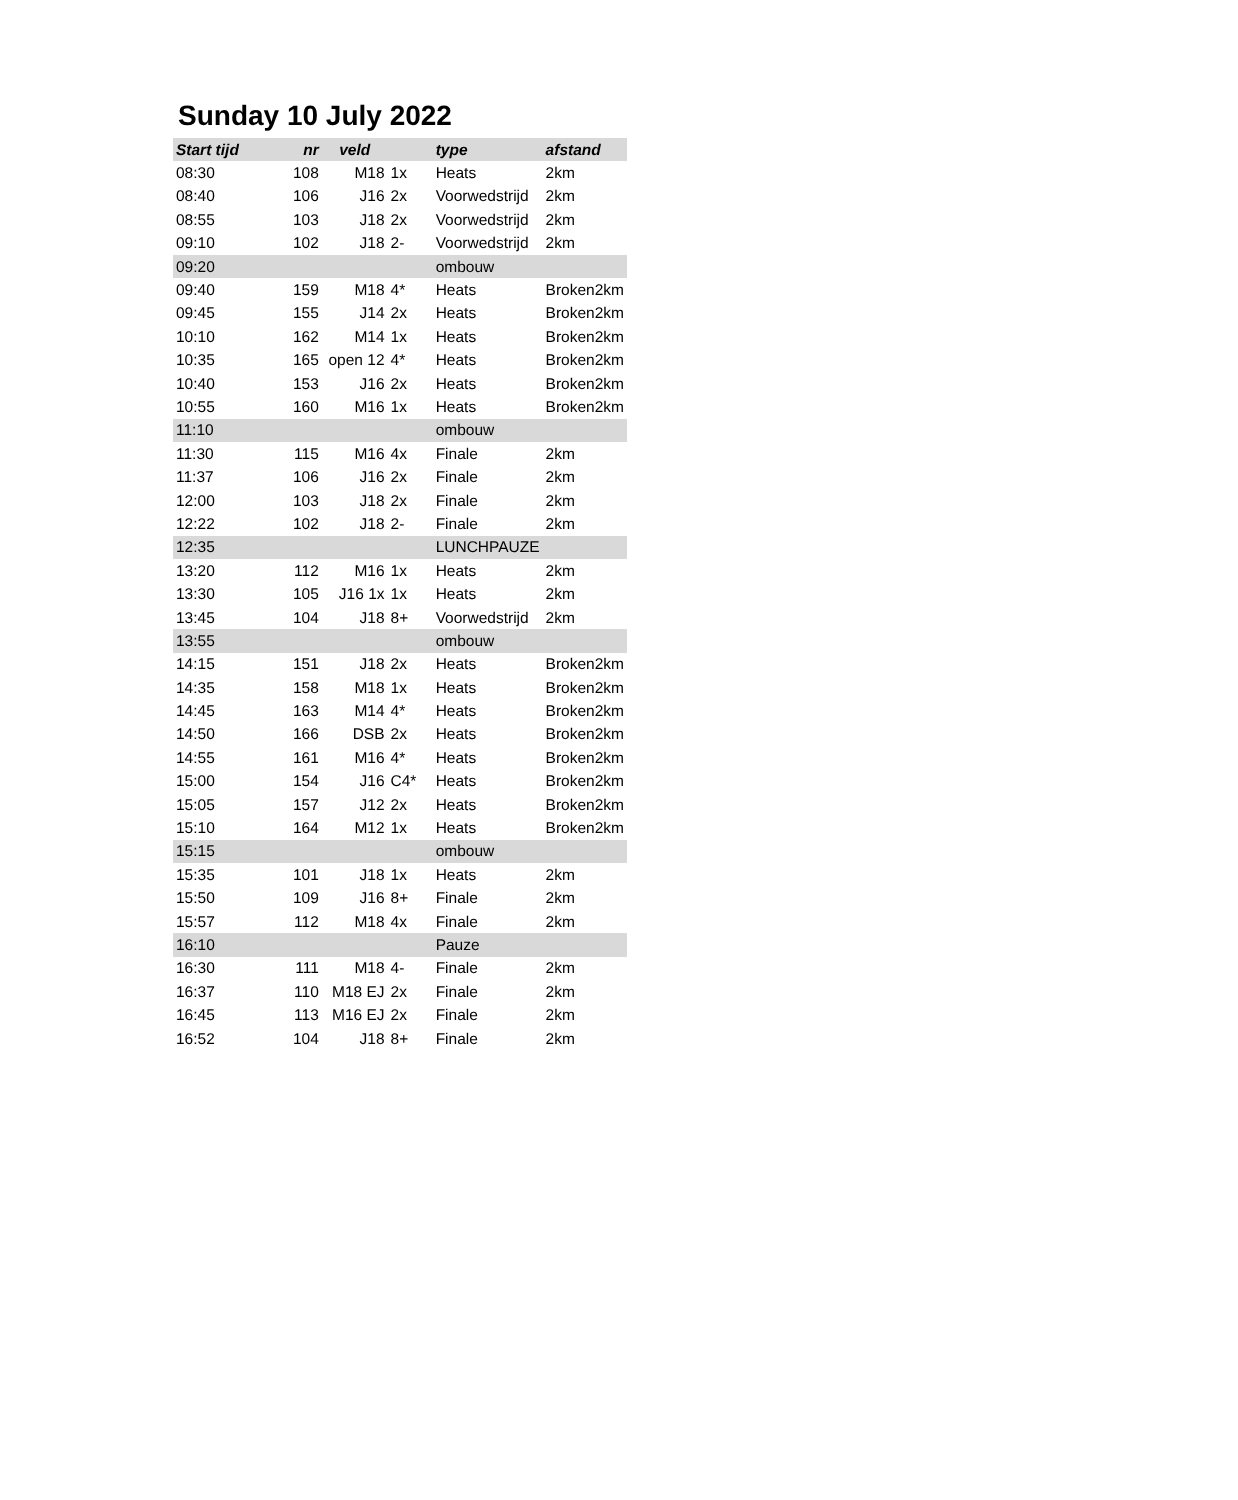Sunday 10 July 2022
| Start tijd | nr | veld | | type | afstand |
| --- | --- | --- | --- | --- | --- |
| 08:30 | 108 | M18 | 1x | Heats | 2km |
| 08:40 | 106 | J16 | 2x | Voorwedstrijd | 2km |
| 08:55 | 103 | J18 | 2x | Voorwedstrijd | 2km |
| 09:10 | 102 | J18 | 2- | Voorwedstrijd | 2km |
| 09:20 | | | | ombouw | |
| 09:40 | 159 | M18 | 4* | Heats | Broken2km |
| 09:45 | 155 | J14 | 2x | Heats | Broken2km |
| 10:10 | 162 | M14 | 1x | Heats | Broken2km |
| 10:35 | 165 | open 12 | 4* | Heats | Broken2km |
| 10:40 | 153 | J16 | 2x | Heats | Broken2km |
| 10:55 | 160 | M16 | 1x | Heats | Broken2km |
| 11:10 | | | | ombouw | |
| 11:30 | 115 | M16 | 4x | Finale | 2km |
| 11:37 | 106 | J16 | 2x | Finale | 2km |
| 12:00 | 103 | J18 | 2x | Finale | 2km |
| 12:22 | 102 | J18 | 2- | Finale | 2km |
| 12:35 | | | | LUNCHPAUZE | |
| 13:20 | 112 | M16 | 1x | Heats | 2km |
| 13:30 | 105 | J16 1x | 1x | Heats | 2km |
| 13:45 | 104 | J18 | 8+ | Voorwedstrijd | 2km |
| 13:55 | | | | ombouw | |
| 14:15 | 151 | J18 | 2x | Heats | Broken2km |
| 14:35 | 158 | M18 | 1x | Heats | Broken2km |
| 14:45 | 163 | M14 | 4* | Heats | Broken2km |
| 14:50 | 166 | DSB | 2x | Heats | Broken2km |
| 14:55 | 161 | M16 | 4* | Heats | Broken2km |
| 15:00 | 154 | J16 | C4* | Heats | Broken2km |
| 15:05 | 157 | J12 | 2x | Heats | Broken2km |
| 15:10 | 164 | M12 | 1x | Heats | Broken2km |
| 15:15 | | | | ombouw | |
| 15:35 | 101 | J18 | 1x | Heats | 2km |
| 15:50 | 109 | J16 | 8+ | Finale | 2km |
| 15:57 | 112 | M18 | 4x | Finale | 2km |
| 16:10 | | | | Pauze | |
| 16:30 | 111 | M18 | 4- | Finale | 2km |
| 16:37 | 110 | M18 EJ | 2x | Finale | 2km |
| 16:45 | 113 | M16 EJ | 2x | Finale | 2km |
| 16:52 | 104 | J18 | 8+ | Finale | 2km |